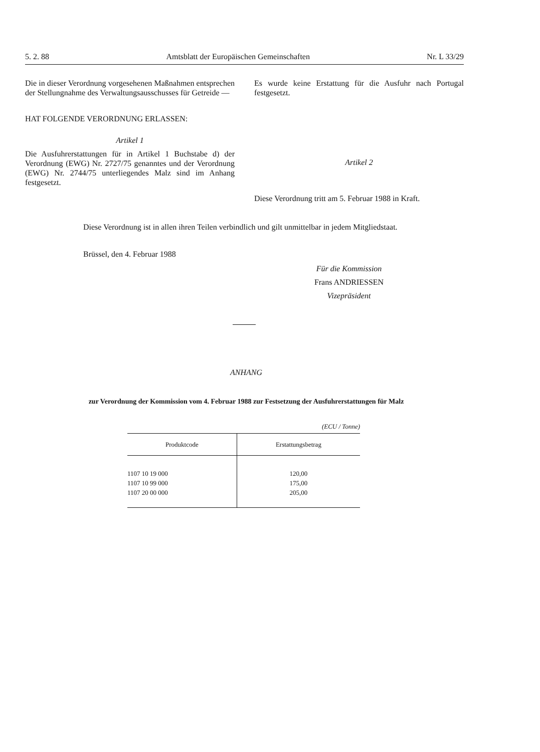5. 2. 88 Amtsblatt der Europäischen Gemeinschaften Nr. L 33/29
Die in dieser Verordnung vorgesehenen Maßnahmen entsprechen der Stellungnahme des Verwaltungsausschusses für Getreide —
HAT FOLGENDE VERORDNUNG ERLASSEN:
Artikel 1
Die Ausfuhrerstattungen für in Artikel 1 Buchstabe d) der Verordnung (EWG) Nr. 2727/75 genanntes und der Verordnung (EWG) Nr. 2744/75 unterliegendes Malz sind im Anhang festgesetzt.
Es wurde keine Erstattung für die Ausfuhr nach Portugal festgesetzt.
Artikel 2
Diese Verordnung tritt am 5. Februar 1988 in Kraft.
Diese Verordnung ist in allen ihren Teilen verbindlich und gilt unmittelbar in jedem Mitgliedstaat.
Brüssel, den 4. Februar 1988
Für die Kommission
Frans ANDRIESSEN
Vizepräsident
ANHANG
zur Verordnung der Kommission vom 4. Februar 1988 zur Festsetzung der Ausfuhrerstattungen für Malz
(ECU / Tonne)
| Produktcode | Erstattungsbetrag |
| --- | --- |
| 1107 10 19 000 | 120,00 |
| 1107 10 99 000 | 175,00 |
| 1107 20 00 000 | 205,00 |